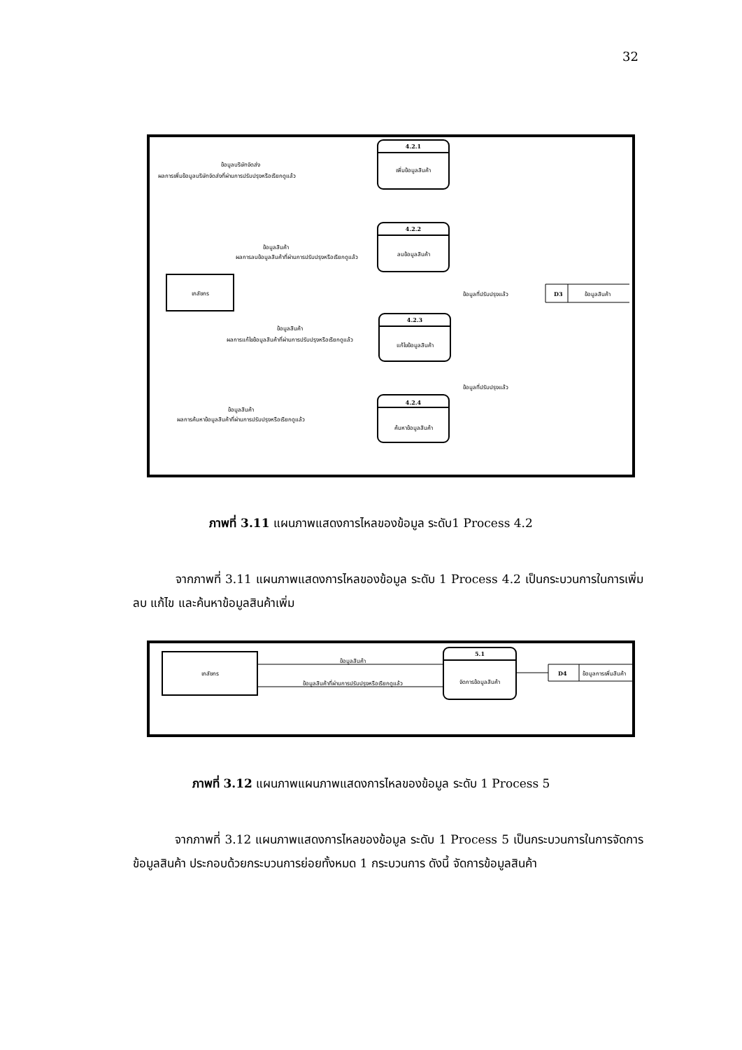32
4.2.1
เพิ่มข้อมูลสินค้า
4.2.2
ลบข้อมูลสินค้า
4.2.3
แก้ไขข้อมูลสินค้า
4.2.4
ค้นหาข้อมูลสินค้า
เภสัชกร
D3
ข้อมูลสินค้า
ข้อมูลที่ปรับปรุงแล้ว
ข้อมูลที่ปรับปรุงแล้ว
ข้อมูลบริษัทจัดส่ง
ผลการเพิ่มข้อมูลบริษัทจัดส่งที่ผ่านการปรับปรุงหรือเรียกดูแล้ว
ข้อมูลสินค้า
ผลการลบข้อมูลสินค้าที่ผ่านการปรับปรุงหรือเรียกดูแล้ว
ข้อมูลสินค้า
ผลการแก้ไขข้อมูลสินค้าที่ผ่านการปรับปรุงหรือเรียกดูแล้ว
ข้อมูลสินค้า
ผลการค้นหาข้อมูลสินค้าที่ผ่านการปรับปรุงหรือเรียกดูแล้ว
ภาพที่ 3.11 แผนภาพแสดงการไหลของข้อมูล ระดับ1 Process 4.2
จากภาพที่ 3.11 แผนภาพแสดงการไหลของข้อมูล ระดับ 1 Process 4.2 เป็นกระบวนการในการเพิ่ม ลบ แก้ไข และค้นหาข้อมูลสินค้าเพิ่ม
เภสัชกร
5.1
จัดการข้อมูลสินค้า
D4
ข้อมูลการเพิ่มสินค้า
ข้อมูลสินค้า
ข้อมูลสินค้าที่ผ่านการปรับปรุงหรือเรียกดูแล้ว
ภาพที่ 3.12 แผนภาพแผนภาพแสดงการไหลของข้อมูล ระดับ 1 Process 5
จากภาพที่ 3.12 แผนภาพแสดงการไหลของข้อมูล ระดับ 1 Process 5 เป็นกระบวนการในการจัดการข้อมูลสินค้า ประกอบด้วยกระบวนการย่อยทั้งหมด 1 กระบวนการ ดังนี้ จัดการข้อมูลสินค้า